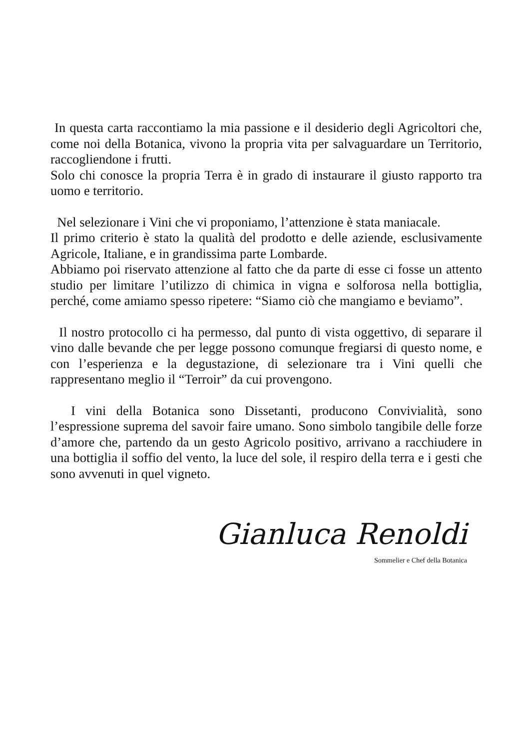In questa carta raccontiamo la mia passione e il desiderio degli Agricoltori che, come noi della Botanica, vivono la propria vita per salvaguardare un Territorio, raccogliendone i frutti.
Solo chi conosce la propria Terra è in grado di instaurare il giusto rapporto tra uomo e territorio.
Nel selezionare i Vini che vi proponiamo, l’attenzione è stata maniacale.
Il primo criterio è stato la qualità del prodotto e delle aziende, esclusivamente Agricole, Italiane, e in grandissima parte Lombarde.
Abbiamo poi riservato attenzione al fatto che da parte di esse ci fosse un attento studio per limitare l’utilizzo di chimica in vigna e solforosa nella bottiglia, perché, come amiamo spesso ripetere: “Siamo ciò che mangiamo e beviamo”.
Il nostro protocollo ci ha permesso, dal punto di vista oggettivo, di separare il vino dalle bevande che per legge possono comunque fregiarsi di questo nome, e con l’esperienza e la degustazione, di selezionare tra i Vini quelli che rappresentano meglio il “Terroir” da cui provengono.
I vini della Botanica sono Dissetanti, producono Convivialità, sono l’espressione suprema del savoir faire umano. Sono simbolo tangibile delle forze d’amore che, partendo da un gesto Agricolo positivo, arrivano a racchiudere in una bottiglia il soffio del vento, la luce del sole, il respiro della terra e i gesti che sono avvenuti in quel vigneto.
Gianluca Renoldi
Sommelier e Chef della Botanica